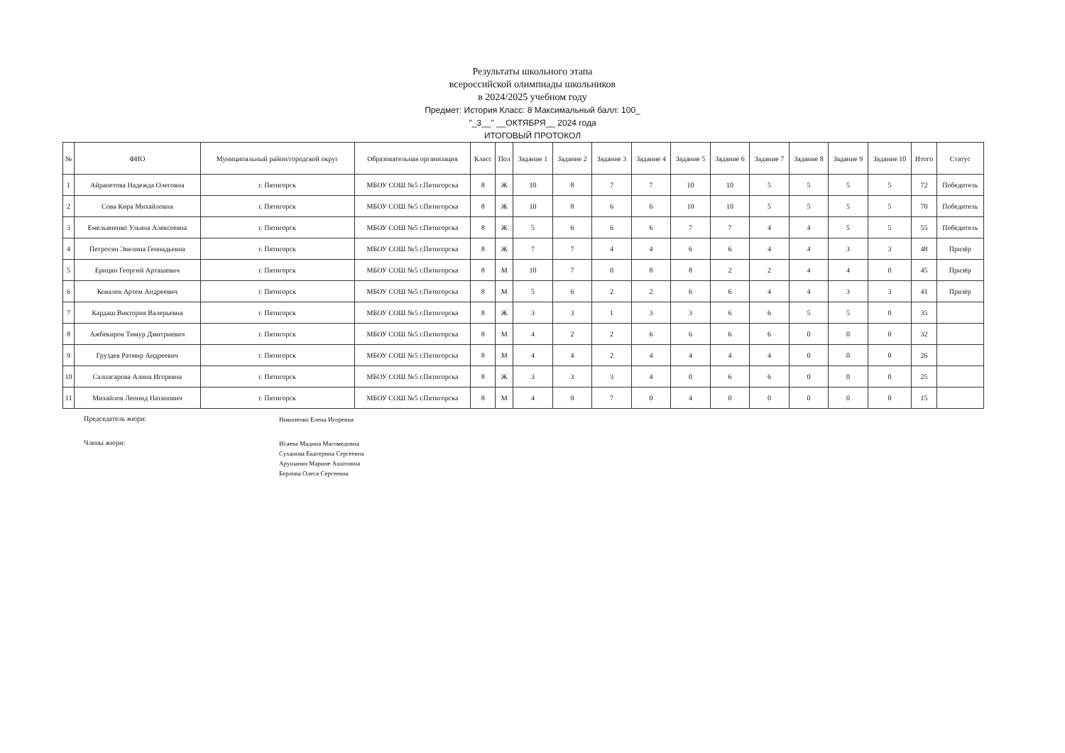Результаты школьного этапа
всероссийской олимпиады школьников
в 2024/2025 учебном году
Предмет: История Класс: 8 Максимальный балл: 100_
"_3__" __ОКТЯБРЯ__ 2024 года
ИТОГОВЫЙ ПРОТОКОЛ
| № | ФИО | Муниципальный район/городской округ | Образовательная организация | Класс | Пол | Задание 1 | Задание 2 | Задание 3 | Задание 4 | Задание 5 | Задание 6 | Задание 7 | Задание 8 | Задание 9 | Задание 10 | Итого | Статус |
| --- | --- | --- | --- | --- | --- | --- | --- | --- | --- | --- | --- | --- | --- | --- | --- | --- | --- |
| 1 | Айрапетова Надежда Олеговна | г. Пятигорск | МБОУ СОШ №5 г.Пятигорска | 8 | Ж | 10 | 8 | 7 | 7 | 10 | 10 | 5 | 5 | 5 | 5 | 72 | Победитель |
| 2 | Сова Кира Михайловна | г. Пятигорск | МБОУ СОШ №5 г.Пятигорска | 8 | Ж | 10 | 8 | 6 | 6 | 10 | 10 | 5 | 5 | 5 | 5 | 70 | Победитель |
| 3 | Емельяненко Ульяна Алексеевна | г. Пятигорск | МБОУ СОШ №5 г.Пятигорска | 8 | Ж | 5 | 6 | 6 | 6 | 7 | 7 | 4 | 4 | 5 | 5 | 55 | Победитель |
| 4 | Петросян Эвелина Геннадьевна | г. Пятигорск | МБОУ СОШ №5 г.Пятигорска | 8 | Ж | 7 | 7 | 4 | 4 | 6 | 6 | 4 | 4 | 3 | 3 | 48 | Призёр |
| 5 | Ерицян Георгий Арташевич | г. Пятигорск | МБОУ СОШ №5 г.Пятигорска | 8 | М | 10 | 7 | 0 | 8 | 8 | 2 | 2 | 4 | 4 | 0 | 45 | Призёр |
| 6 | Ковалев Артем Андреевич | г. Пятигорск | МБОУ СОШ №5 г.Пятигорска | 8 | М | 5 | 6 | 2 | 2 | 6 | 6 | 4 | 4 | 3 | 3 | 41 | Призёр |
| 7 | Кардаш Виктория Валерьевна | г. Пятигорск | МБОУ СОШ №5 г.Пятигорска | 8 | Ж | 3 | 3 | 1 | 3 | 3 | 6 | 6 | 5 | 5 | 0 | 35 | |
| 8 | Ажбекиров Тимур Дмитриевич | г. Пятигорск | МБОУ СОШ №5 г.Пятигорска | 8 | М | 4 | 2 | 2 | 6 | 6 | 6 | 6 | 0 | 0 | 0 | 32 | |
| 9 | Груздев Ратмир Андреевич | г. Пятигорск | МБОУ СОШ №5 г.Пятигорска | 8 | М | 4 | 4 | 2 | 4 | 4 | 4 | 4 | 0 | 0 | 0 | 26 | |
| 10 | Салпагарова Алина Игоревна | г. Пятигорск | МБОУ СОШ №5 г.Пятигорска | 8 | Ж | 3 | 3 | 3 | 4 | 0 | 6 | 6 | 0 | 0 | 0 | 25 | |
| 11 | Михайлов Леонид Натанович | г. Пятигорск | МБОУ СОШ №5 г.Пятигорска | 8 | М | 4 | 0 | 7 | 0 | 4 | 0 | 0 | 0 | 0 | 0 | 15 | |
Председатель жюри:
Никоненко Елена Игоревна
Члены жюри:
Исаева Мадина Магомедовна
Суханова Екатерина Сергеевна
Арушанян Марине Ашотовна
Берлова Олеся Сергеевна